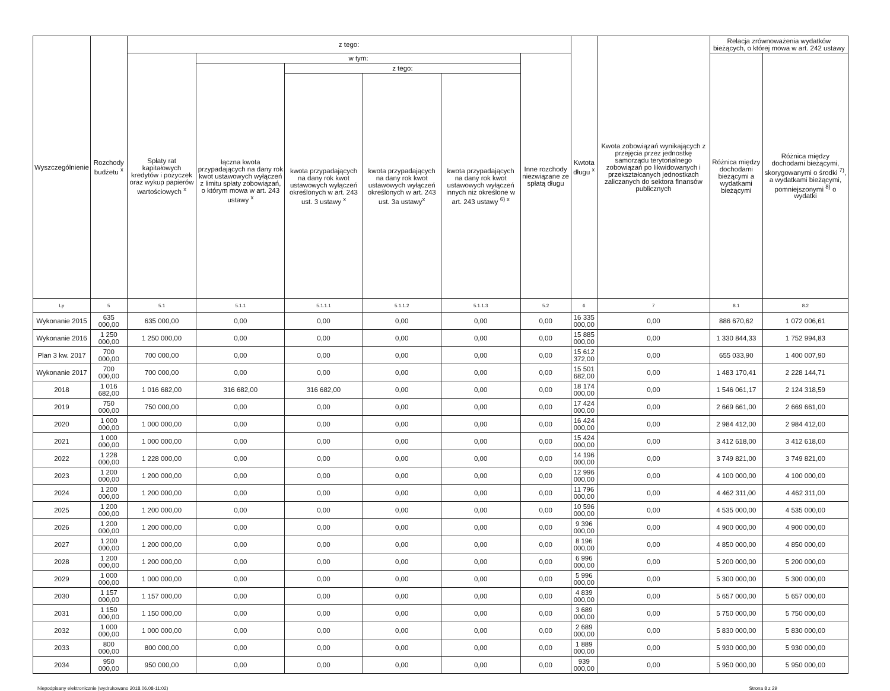| Wyszczególnienie | Rozchody budżetu <sup>x</sup> | z tego: | | | | | | Kwtota długu <sup>x</sup> | Kwota zobowiązań wynikających z przejęcia przez jednostkę samorządu terytorialnego zobowiązań po likwidowanych i przekształcanych jednostkach zaliczanych do sektora finansów publicznych | Relacja zrównoważenia wydatków bieżących, o której mowa w art. 242 ustawy | |
| --- | --- | --- | --- | --- | --- | --- | --- | --- | --- | --- | --- |
| | | Spłaty rat kapitałowych kredytów i pożyczek oraz wykup papierów wartościowych <sup>x</sup> | w tym: | | | | Inne rozchody niezwiązane ze spłatą długu | | | Różnica między dochodami bieżącymi a wydatkami bieżącymi | Różnica między dochodami bieżącymi, skorygowanymi o środki <sup>7)</sup>, a wydatkami bieżącymi, pomniejszonymi <sup>8)</sup> o wydatki |
| | | | łączna kwota przypadających na dany rok kwot ustawowych wyłączeń z limitu spłaty zobowiązań, o którym mowa w art. 243 ustawy <sup>x</sup> | z tego: | | | | | | | |
| | | | | kwota przypadających na dany rok kwot ustawowych wyłączeń określonych w art. 243 ust. 3 ustawy <sup>x</sup> | kwota przypadających na dany rok kwot ustawowych wyłączeń określonych w art. 243 ust. 3a ustawy<sup>x</sup> | kwota przypadających na dany rok kwot ustawowych wyłączeń innych niż określone w art. 243 ustawy <sup>6) x</sup> | | | | | |
| Lp | 5 | 5.1 | 5.1.1 | 5.1.1.1 | 5.1.1.2 | 5.1.1.3 | 5.2 | 6 | 7 | 8.1 | 8.2 |
| Wykonanie 2015 | 635 000,00 | 635 000,00 | 0,00 | 0,00 | 0,00 | 0,00 | 0,00 | 16 335 000,00 | 0,00 | 886 670,62 | 1 072 006,61 |
| Wykonanie 2016 | 1 250 000,00 | 1 250 000,00 | 0,00 | 0,00 | 0,00 | 0,00 | 0,00 | 15 885 000,00 | 0,00 | 1 330 844,33 | 1 752 994,83 |
| Plan 3 kw. 2017 | 700 000,00 | 700 000,00 | 0,00 | 0,00 | 0,00 | 0,00 | 0,00 | 15 612 372,00 | 0,00 | 655 033,90 | 1 400 007,90 |
| Wykonanie 2017 | 700 000,00 | 700 000,00 | 0,00 | 0,00 | 0,00 | 0,00 | 0,00 | 15 501 682,00 | 0,00 | 1 483 170,41 | 2 228 144,71 |
| 2018 | 1 016 682,00 | 1 016 682,00 | 316 682,00 | 316 682,00 | 0,00 | 0,00 | 0,00 | 18 174 000,00 | 0,00 | 1 546 061,17 | 2 124 318,59 |
| 2019 | 750 000,00 | 750 000,00 | 0,00 | 0,00 | 0,00 | 0,00 | 0,00 | 17 424 000,00 | 0,00 | 2 669 661,00 | 2 669 661,00 |
| 2020 | 1 000 000,00 | 1 000 000,00 | 0,00 | 0,00 | 0,00 | 0,00 | 0,00 | 16 424 000,00 | 0,00 | 2 984 412,00 | 2 984 412,00 |
| 2021 | 1 000 000,00 | 1 000 000,00 | 0,00 | 0,00 | 0,00 | 0,00 | 0,00 | 15 424 000,00 | 0,00 | 3 412 618,00 | 3 412 618,00 |
| 2022 | 1 228 000,00 | 1 228 000,00 | 0,00 | 0,00 | 0,00 | 0,00 | 0,00 | 14 196 000,00 | 0,00 | 3 749 821,00 | 3 749 821,00 |
| 2023 | 1 200 000,00 | 1 200 000,00 | 0,00 | 0,00 | 0,00 | 0,00 | 0,00 | 12 996 000,00 | 0,00 | 4 100 000,00 | 4 100 000,00 |
| 2024 | 1 200 000,00 | 1 200 000,00 | 0,00 | 0,00 | 0,00 | 0,00 | 0,00 | 11 796 000,00 | 0,00 | 4 462 311,00 | 4 462 311,00 |
| 2025 | 1 200 000,00 | 1 200 000,00 | 0,00 | 0,00 | 0,00 | 0,00 | 0,00 | 10 596 000,00 | 0,00 | 4 535 000,00 | 4 535 000,00 |
| 2026 | 1 200 000,00 | 1 200 000,00 | 0,00 | 0,00 | 0,00 | 0,00 | 0,00 | 9 396 000,00 | 0,00 | 4 900 000,00 | 4 900 000,00 |
| 2027 | 1 200 000,00 | 1 200 000,00 | 0,00 | 0,00 | 0,00 | 0,00 | 0,00 | 8 196 000,00 | 0,00 | 4 850 000,00 | 4 850 000,00 |
| 2028 | 1 200 000,00 | 1 200 000,00 | 0,00 | 0,00 | 0,00 | 0,00 | 0,00 | 6 996 000,00 | 0,00 | 5 200 000,00 | 5 200 000,00 |
| 2029 | 1 000 000,00 | 1 000 000,00 | 0,00 | 0,00 | 0,00 | 0,00 | 0,00 | 5 996 000,00 | 0,00 | 5 300 000,00 | 5 300 000,00 |
| 2030 | 1 157 000,00 | 1 157 000,00 | 0,00 | 0,00 | 0,00 | 0,00 | 0,00 | 4 839 000,00 | 0,00 | 5 657 000,00 | 5 657 000,00 |
| 2031 | 1 150 000,00 | 1 150 000,00 | 0,00 | 0,00 | 0,00 | 0,00 | 0,00 | 3 689 000,00 | 0,00 | 5 750 000,00 | 5 750 000,00 |
| 2032 | 1 000 000,00 | 1 000 000,00 | 0,00 | 0,00 | 0,00 | 0,00 | 0,00 | 2 689 000,00 | 0,00 | 5 830 000,00 | 5 830 000,00 |
| 2033 | 800 000,00 | 800 000,00 | 0,00 | 0,00 | 0,00 | 0,00 | 0,00 | 1 889 000,00 | 0,00 | 5 930 000,00 | 5 930 000,00 |
| 2034 | 950 000,00 | 950 000,00 | 0,00 | 0,00 | 0,00 | 0,00 | 0,00 | 939 000,00 | 0,00 | 5 950 000,00 | 5 950 000,00 |
Niepodpisany elektronicznie (wydrukowano 2018.06.08-11:02) Strona 8 z 29